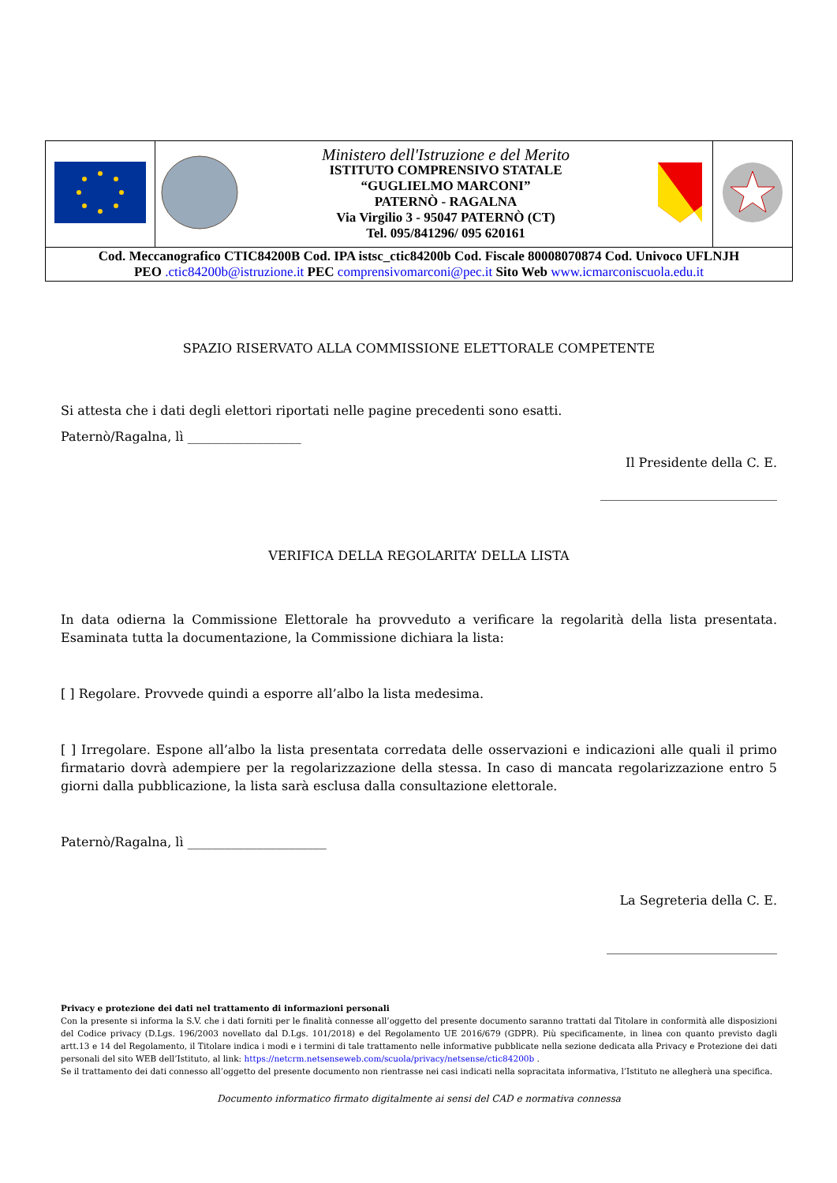| | | Ministero dell'Istruzione e del Merito ISTITUTO COMPRENSIVO STATALE “GUGLIELMO MARCONI” PATERNÒ - RAGALNA Via Virgilio 3 - 95047 PATERNÒ (CT) Tel. 095/841296/ 095 620161 | | |
| Cod. Meccanografico CTIC84200B Cod. IPA istsc_ctic84200b Cod. Fiscale 80008070874 Cod. Univoco UFLNJH PEO .ctic84200b@istruzione.it PEC comprensivomarconi@pec.it Sito Web www.icmarconiscuola.edu.it | | | | |
SPAZIO RISERVATO ALLA COMMISSIONE ELETTORALE COMPETENTE
Si attesta che i dati degli elettori riportati nelle pagine precedenti sono esatti.
Paternò/Ragalna, lì __________________
Il Presidente della C. E.
____________________________
VERIFICA DELLA REGOLARITA’ DELLA LISTA
In data odierna la Commissione Elettorale ha provveduto a verificare la regolarità della lista presentata. Esaminata tutta la documentazione, la Commissione dichiara la lista:
[ ] Regolare. Provvede quindi a esporre all’albo la lista medesima.
[ ] Irregolare. Espone all’albo la lista presentata corredata delle osservazioni e indicazioni alle quali il primo firmatario dovrà adempiere per la regolarizzazione della stessa. In caso di mancata regolarizzazione entro 5 giorni dalla pubblicazione, la lista sarà esclusa dalla consultazione elettorale.
Paternò/Ragalna, lì ______________________
La Segreteria della C. E.
___________________________
Privacy e protezione dei dati nel trattamento di informazioni personali
Con la presente si informa la S.V. che i dati forniti per le finalità connesse all’oggetto del presente documento saranno trattati dal Titolare in conformità alle disposizioni del Codice privacy (D.Lgs. 196/2003 novellato dal D.Lgs. 101/2018) e del Regolamento UE 2016/679 (GDPR). Più specificamente, in linea con quanto previsto dagli artt.13 e 14 del Regolamento, il Titolare indica i modi e i termini di tale trattamento nelle informative pubblicate nella sezione dedicata alla Privacy e Protezione dei dati personali del sito WEB dell’Istituto, al link: https://netcrm.netsenseweb.com/scuola/privacy/netsense/ctic84200b .
Se il trattamento dei dati connesso all’oggetto del presente documento non rientrasse nei casi indicati nella sopracitata informativa, l’Istituto ne allegherà una specifica.
Documento informatico firmato digitalmente ai sensi del CAD e normativa connessa